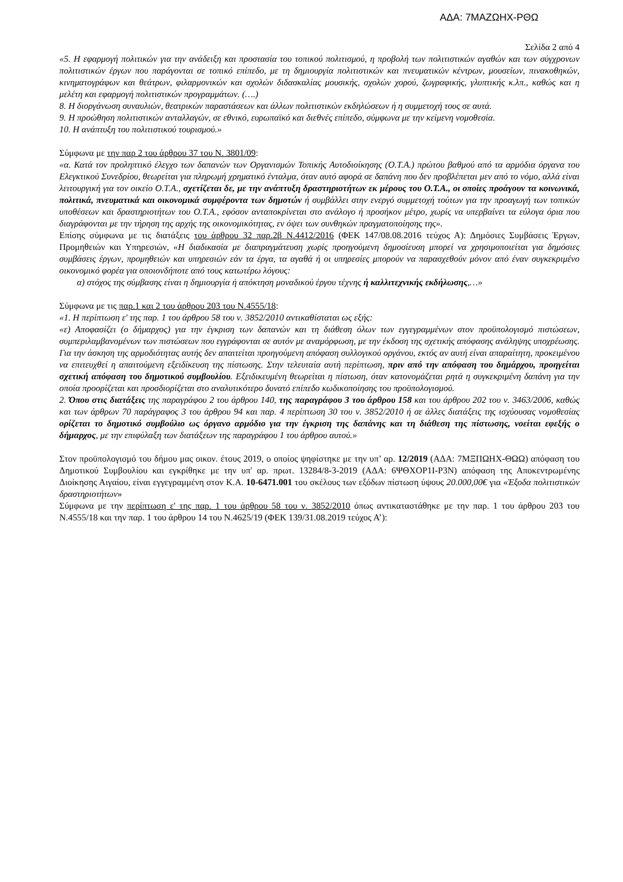ΑΔΑ: 7ΜΑΖΩΗΧ-ΡΘΩ
Σελίδα 2 από 4
«5. Η εφαρμογή πολιτικών για την ανάδειξη και προστασία του τοπικού πολιτισμού, η προβολή των πολιτιστικών αγαθών και των σύγχρονων πολιτιστικών έργων που παράγονται σε τοπικό επίπεδο, με τη δημιουργία πολιτιστικών και πνευματικών κέντρων, μουσείων, πινακοθηκών, κινηματογράφων και θεάτρων, φιλαρμονικών και σχολών διδασκαλίας μουσικής, σχολών χορού, ζωγραφικής, γλυπτικής κ.λπ., καθώς και η μελέτη και εφαρμογή πολιτιστικών προγραμμάτων. (….)
8. Η διοργάνωση συναυλιών, θεατρικών παραστάσεων και άλλων πολιτιστικών εκδηλώσεων ή η συμμετοχή τους σε αυτά.
9. Η προώθηση πολιτιστικών ανταλλαγών, σε εθνικό, ευρωπαϊκό και διεθνές επίπεδο, σύμφωνα με την κείμενη νομοθεσία.
10. Η ανάπτυξη του πολιτιστικού τουρισμού.»
Σύμφωνα με την παρ 2 του άρθρου 37 του Ν. 3801/09:
«α. Κατά τον προληπτικό έλεγχο των δαπανών των Οργανισμών Τοπικής Αυτοδιοίκησης (Ο.Τ.Α.) πρώτου βαθμού από τα αρμόδια όργανα του Ελεγκτικού Συνεδρίου, θεωρείται για πληρωμή χρηματικό ένταλμα, όταν αυτό αφορά σε δαπάνη που δεν προβλέπεται μεν από το νόμο, αλλά είναι λειτουργική για τον οικείο Ο.Τ.Α., σχετίζεται δε, με την ανάπτυξη δραστηριοτήτων εκ μέρους του Ο.Τ.Α., οι οποίες προάγουν τα κοινωνικά, πολιτικά, πνευματικά και οικονομικά συμφέροντα των δημοτών ή συμβάλλει στην ενεργό συμμετοχή τούτων για την προαγωγή των τοπικών υποθέσεων και δραστηριοτήτων του Ο.Τ.Α., εφόσον ανταποκρίνεται στο ανάλογο ή προσήκον μέτρο, χωρίς να υπερβαίνει τα εύλογα όρια που διαγράφονται με την τήρηση της αρχής της οικονομικότητας, εν όψει των συνθηκών πραγματοποίησης της».
Επίσης σύμφωνα με τις διατάξεις του άρθρου 32 παρ.2β Ν.4412/2016 (ΦΕΚ 147/08.08.2016 τεύχος Α): Δημόσιες Συμβάσεις Έργων, Προμηθειών και Υπηρεσιών, «Η διαδικασία με διαπραγμάτευση χωρίς προηγούμενη δημοσίευση μπορεί να χρησιμοποιείται για δημόσιες συμβάσεις έργων, προμηθειών και υπηρεσιών εάν τα έργα, τα αγαθά ή οι υπηρεσίες μπορούν να παρασχεθούν μόνον από έναν συγκεκριμένο οικονομικό φορέα για οποιονδήποτε από τους κατωτέρω λόγους:
α) στόχος της σύμβασης είναι η δημιουργία ή απόκτηση μοναδικού έργου τέχνης ή καλλιτεχνικής εκδήλωσης,…»
Σύμφωνα με τις παρ.1 και 2 του άρθρου 203 του Ν.4555/18:
«1. Η περίπτωση ε' της παρ. 1 του άρθρου 58 του ν. 3852/2010 αντικαθίσταται ως εξής:
«ε) Αποφασίζει (ο δήμαρχος) για την έγκριση των δαπανών και τη διάθεση όλων των εγγεγραμμένων στον προϋπολογισμό πιστώσεων, συμπεριλαμβανομένων των πιστώσεων που εγγράφονται σε αυτόν με αναμόρφωση, με την έκδοση της σχετικής απόφασης ανάληψης υποχρέωσης. Για την άσκηση της αρμοδιότητας αυτής δεν απαιτείται προηγούμενη απόφαση συλλογικού οργάνου, εκτός αν αυτή είναι απαραίτητη, προκειμένου να επιτευχθεί η απαιτούμενη εξειδίκευση της πίστωσης. Στην τελευταία αυτή περίπτωση, πριν από την απόφαση του δημάρχου, προηγείται σχετική απόφαση του δημοτικού συμβουλίου. Εξειδικευμένη θεωρείται η πίστωση, όταν κατονομάζεται ρητά η συγκεκριμένη δαπάνη για την οποία προορίζεται και προσδιορίζεται στο αναλυτικότερο δυνατό επίπεδο κωδικοποίησης του προϋπολογισμού.
2. Όπου στις διατάξεις της παραγράφου 2 του άρθρου 140, της παραγράφου 3 του άρθρου 158 και του άρθρου 202 του ν. 3463/2006, καθώς και των άρθρων 70 παράγραφος 3 του άρθρου 94 και παρ. 4 περίπτωση 30 του ν. 3852/2010 ή σε άλλες διατάξεις της ισχύουσας νομοθεσίας ορίζεται το δημοτικό συμβούλιο ως όργανο αρμόδιο για την έγκριση της δαπάνης και τη διάθεση της πίστωσης, νοείται εφεξής ο δήμαρχος, με την επιφύλαξη των διατάξεων της παραγράφου 1 του άρθρου αυτού.»
Στον προϋπολογισμό του δήμου μας οικον. έτους 2019, ο οποίος ψηφίστηκε με την υπ’ αρ. 12/2019 (ΑΔΑ: 7ΜΞΠΩΗΧ-ΘΩΩ) απόφαση του Δημοτικού Συμβουλίου και εγκρίθηκε με την υπ' αρ. πρωτ. 13284/8-3-2019 (ΑΔΑ: 6ΨΘΧΟΡ1Ι-Ρ3Ν) απόφαση της Αποκεντρωμένης Διοίκησης Αιγαίου, είναι εγγεγραμμένη στον Κ.Α. 10-6471.001 του σκέλους των εξόδων πίστωση ύψους 20.000,00€ για «Έξοδα πολιτιστικών δραστηριοτήτων»
Σύμφωνα με την περίπτωση ε' της παρ. 1 του άρθρου 58 του ν. 3852/2010 όπως αντικαταστάθηκε με την παρ. 1 του άρθρου 203 του Ν.4555/18 και την παρ. 1 του άρθρου 14 του Ν.4625/19 (ΦΕΚ 139/31.08.2019 τεύχος Α’):